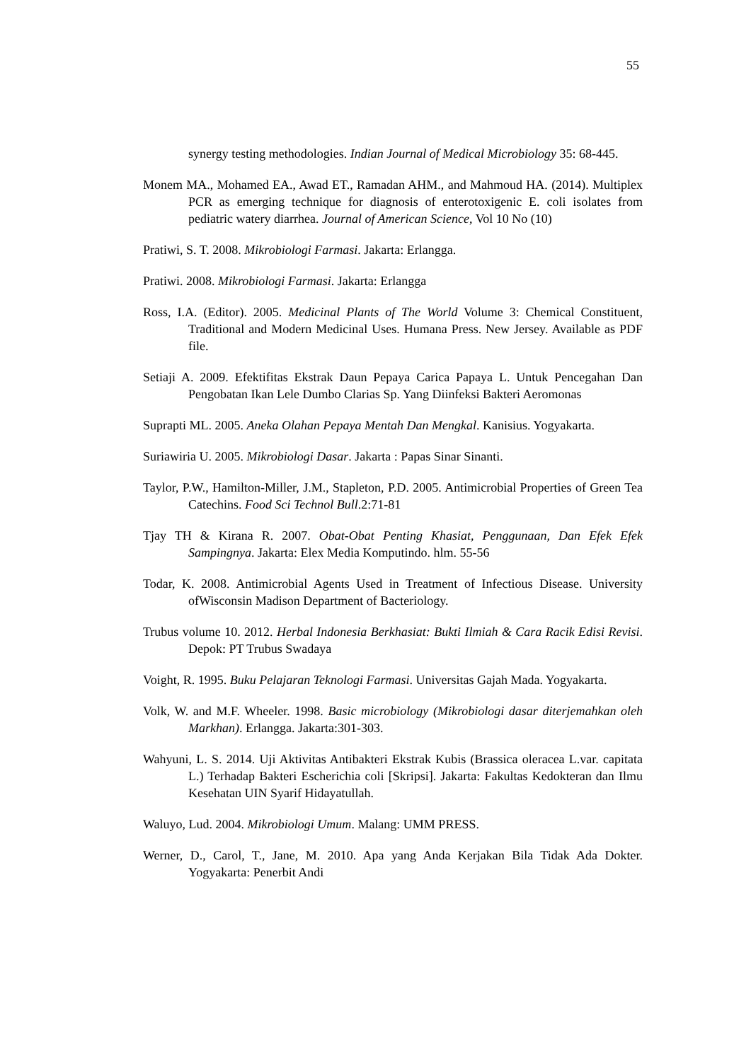55
synergy testing methodologies. Indian Journal of Medical Microbiology 35: 68-445.
Monem MA., Mohamed EA., Awad ET., Ramadan AHM., and Mahmoud HA. (2014). Multiplex PCR as emerging technique for diagnosis of enterotoxigenic E. coli isolates from pediatric watery diarrhea. Journal of American Science, Vol 10 No (10)
Pratiwi, S. T. 2008. Mikrobiologi Farmasi. Jakarta: Erlangga.
Pratiwi. 2008. Mikrobiologi Farmasi. Jakarta: Erlangga
Ross, I.A. (Editor). 2005. Medicinal Plants of The World Volume 3: Chemical Constituent, Traditional and Modern Medicinal Uses. Humana Press. New Jersey. Available as PDF file.
Setiaji A. 2009. Efektifitas Ekstrak Daun Pepaya Carica Papaya L. Untuk Pencegahan Dan Pengobatan Ikan Lele Dumbo Clarias Sp. Yang Diinfeksi Bakteri Aeromonas
Suprapti ML. 2005. Aneka Olahan Pepaya Mentah Dan Mengkal. Kanisius. Yogyakarta.
Suriawiria U. 2005. Mikrobiologi Dasar. Jakarta : Papas Sinar Sinanti.
Taylor, P.W., Hamilton-Miller, J.M., Stapleton, P.D. 2005. Antimicrobial Properties of Green Tea Catechins. Food Sci Technol Bull.2:71-81
Tjay TH & Kirana R. 2007. Obat-Obat Penting Khasiat, Penggunaan, Dan Efek Efek Sampingnya. Jakarta: Elex Media Komputindo. hlm. 55-56
Todar, K. 2008. Antimicrobial Agents Used in Treatment of Infectious Disease. University ofWisconsin Madison Department of Bacteriology.
Trubus volume 10. 2012. Herbal Indonesia Berkhasiat: Bukti Ilmiah & Cara Racik Edisi Revisi. Depok: PT Trubus Swadaya
Voight, R. 1995. Buku Pelajaran Teknologi Farmasi. Universitas Gajah Mada. Yogyakarta.
Volk, W. and M.F. Wheeler. 1998. Basic microbiology (Mikrobiologi dasar diterjemahkan oleh Markhan). Erlangga. Jakarta:301-303.
Wahyuni, L. S. 2014. Uji Aktivitas Antibakteri Ekstrak Kubis (Brassica oleracea L.var. capitata L.) Terhadap Bakteri Escherichia coli [Skripsi]. Jakarta: Fakultas Kedokteran dan Ilmu Kesehatan UIN Syarif Hidayatullah.
Waluyo, Lud. 2004. Mikrobiologi Umum. Malang: UMM PRESS.
Werner, D., Carol, T., Jane, M. 2010. Apa yang Anda Kerjakan Bila Tidak Ada Dokter. Yogyakarta: Penerbit Andi